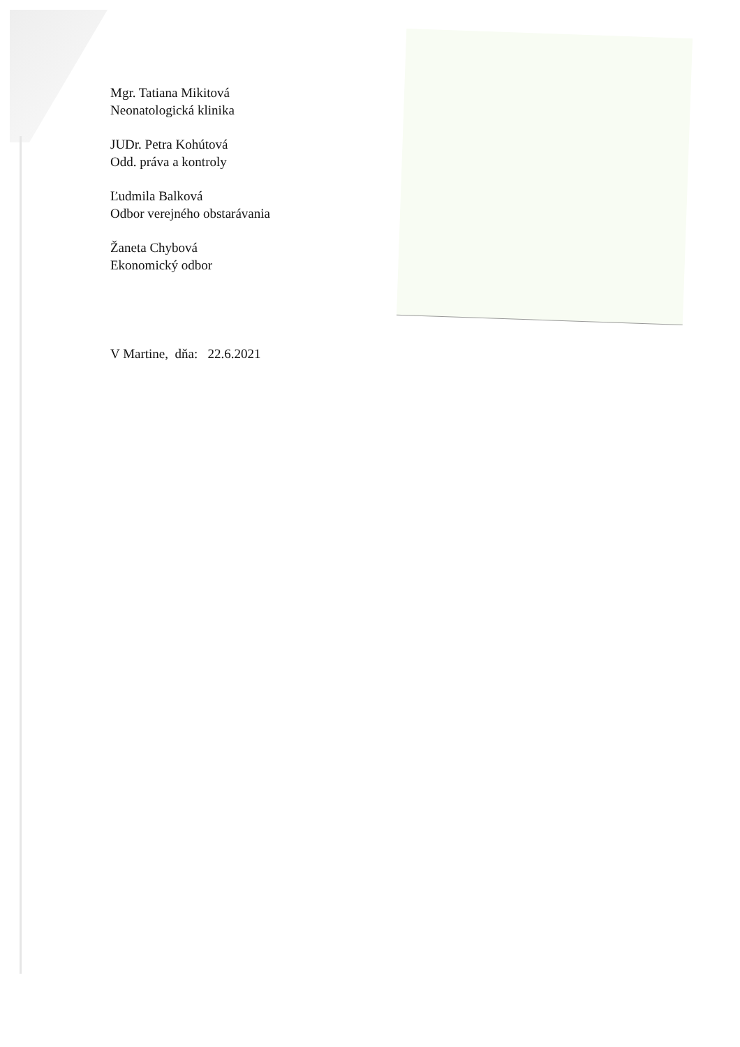Mgr. Tatiana Mikitová
Neonatologická klinika
JUDr. Petra Kohútová
Odd. práva a kontroly
Ľudmila Balková
Odbor verejného obstarávania
Žaneta Chybová
Ekonomický odbor
V Martine, dňa: 22.6.2021